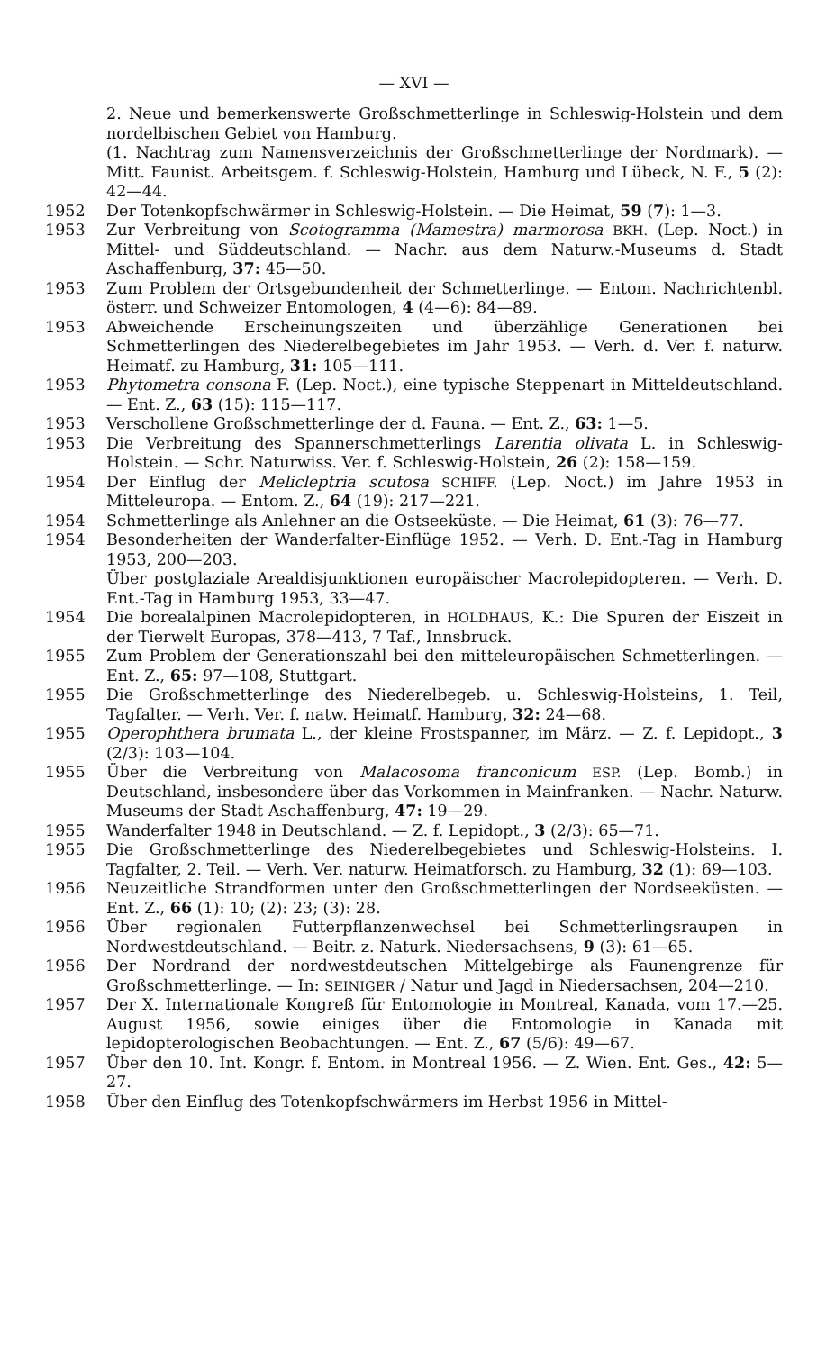— XVI —
2. Neue und bemerkenswerte Großschmetterlinge in Schleswig-Holstein und dem nordelbischen Gebiet von Hamburg.
(1. Nachtrag zum Namensverzeichnis der Großschmetterlinge der Nordmark). — Mitt. Faunist. Arbeitsgem. f. Schleswig-Holstein, Hamburg und Lübeck, N. F., 5 (2): 42—44.
1952 Der Totenkopfschwärmer in Schleswig-Holstein. — Die Heimat, 59 (7): 1—3.
1953 Zur Verbreitung von Scotogramma (Mamestra) marmorosa BKH. (Lep. Noct.) in Mittel- und Süddeutschland. — Nachr. aus dem Naturw.-Museums d. Stadt Aschaffenburg, 37: 45—50.
1953 Zum Problem der Ortsgebundenheit der Schmetterlinge. — Entom. Nachrichtenbl. österr. und Schweizer Entomologen, 4 (4—6): 84—89.
1953 Abweichende Erscheinungszeiten und überzählige Generationen bei Schmetterlingen des Niederelbegebietes im Jahr 1953. — Verh. d. Ver. f. naturw. Heimatf. zu Hamburg, 31: 105—111.
1953 Phytometra consona F. (Lep. Noct.), eine typische Steppenart in Mitteldeutschland. — Ent. Z., 63 (15): 115—117.
1953 Verschollene Großschmetterlinge der d. Fauna. — Ent. Z., 63: 1—5.
1953 Die Verbreitung des Spannerschmetterlings Larentia olivata L. in Schleswig-Holstein. — Schr. Naturwiss. Ver. f. Schleswig-Holstein, 26 (2): 158—159.
1954 Der Einflug der Melicleptria scutosa SCHIFF. (Lep. Noct.) im Jahre 1953 in Mitteleuropa. — Entom. Z., 64 (19): 217—221.
1954 Schmetterlinge als Anlehner an die Ostseeküste. — Die Heimat, 61 (3): 76—77.
1954 Besonderheiten der Wanderfalter-Einflüge 1952. — Verh. D. Ent.-Tag in Hamburg 1953, 200—203.
Über postglaziale Arealdisjunktionen europäischer Macrolepidopteren. — Verh. D. Ent.-Tag in Hamburg 1953, 33—47.
1954 Die borealalpinen Macrolepidopteren, in HOLDHAUS, K.: Die Spuren der Eiszeit in der Tierwelt Europas, 378—413, 7 Taf., Innsbruck.
1955 Zum Problem der Generationszahl bei den mitteleuropäischen Schmetterlingen. — Ent. Z., 65: 97—108, Stuttgart.
1955 Die Großschmetterlinge des Niederelbegeb. u. Schleswig-Holsteins, 1. Teil, Tagfalter. — Verh. Ver. f. natw. Heimatf. Hamburg, 32: 24—68.
1955 Operophthera brumata L., der kleine Frostspanner, im März. — Z. f. Lepidopt., 3 (2/3): 103—104.
1955 Über die Verbreitung von Malacosoma franconicum ESP. (Lep. Bomb.) in Deutschland, insbesondere über das Vorkommen in Mainfranken. — Nachr. Naturw. Museums der Stadt Aschaffenburg, 47: 19—29.
1955 Wanderfalter 1948 in Deutschland. — Z. f. Lepidopt., 3 (2/3): 65—71.
1955 Die Großschmetterlinge des Niederelbegebietes und Schleswig-Holsteins. I. Tagfalter, 2. Teil. — Verh. Ver. naturw. Heimatforsch. zu Hamburg, 32 (1): 69—103.
1956 Neuzeitliche Strandformen unter den Großschmetterlingen der Nordseeküsten. — Ent. Z., 66 (1): 10; (2): 23; (3): 28.
1956 Über regionalen Futterpflanzenwechsel bei Schmetterlingsraupen in Nordwestdeutschland. — Beitr. z. Naturk. Niedersachsens, 9 (3): 61—65.
1956 Der Nordrand der nordwestdeutschen Mittelgebirge als Faunengrenze für Großschmetterlinge. — In: SEINIGER / Natur und Jagd in Niedersachsen, 204—210.
1957 Der X. Internationale Kongreß für Entomologie in Montreal, Kanada, vom 17.—25. August 1956, sowie einiges über die Entomologie in Kanada mit lepidopterologischen Beobachtungen. — Ent. Z., 67 (5/6): 49—67.
1957 Über den 10. Int. Kongr. f. Entom. in Montreal 1956. — Z. Wien. Ent. Ges., 42: 5—27.
1958 Über den Einflug des Totenkopfschwärmers im Herbst 1956 in Mittel-